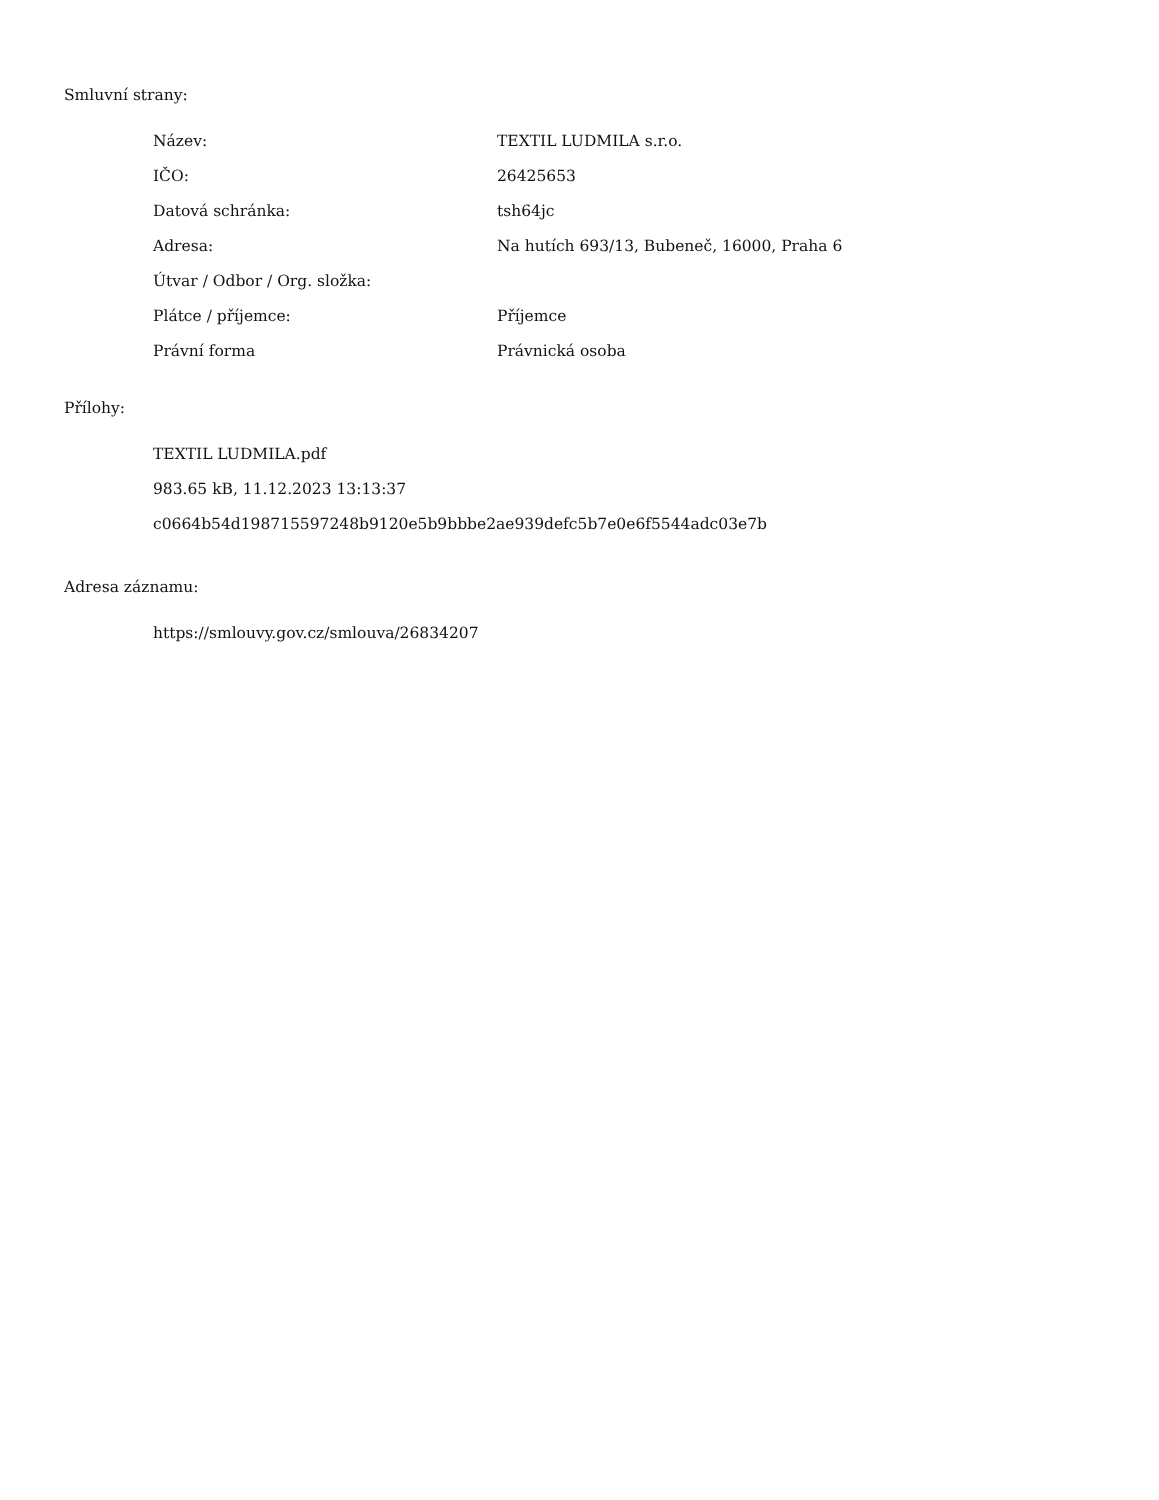Smluvní strany:
| Název: | TEXTIL LUDMILA s.r.o. |
| IČO: | 26425653 |
| Datová schránka: | tsh64jc |
| Adresa: | Na hutích 693/13, Bubeneč, 16000, Praha 6 |
| Útvar / Odbor / Org. složka: | |
| Plátce / příjemce: | Příjemce |
| Právní forma | Právnická osoba |
Přílohy:
TEXTIL LUDMILA.pdf
983.65 kB, 11.12.2023 13:13:37
c0664b54d198715597248b9120e5b9bbbe2ae939defc5b7e0e6f5544adc03e7b
Adresa záznamu:
https://smlouvy.gov.cz/smlouva/26834207